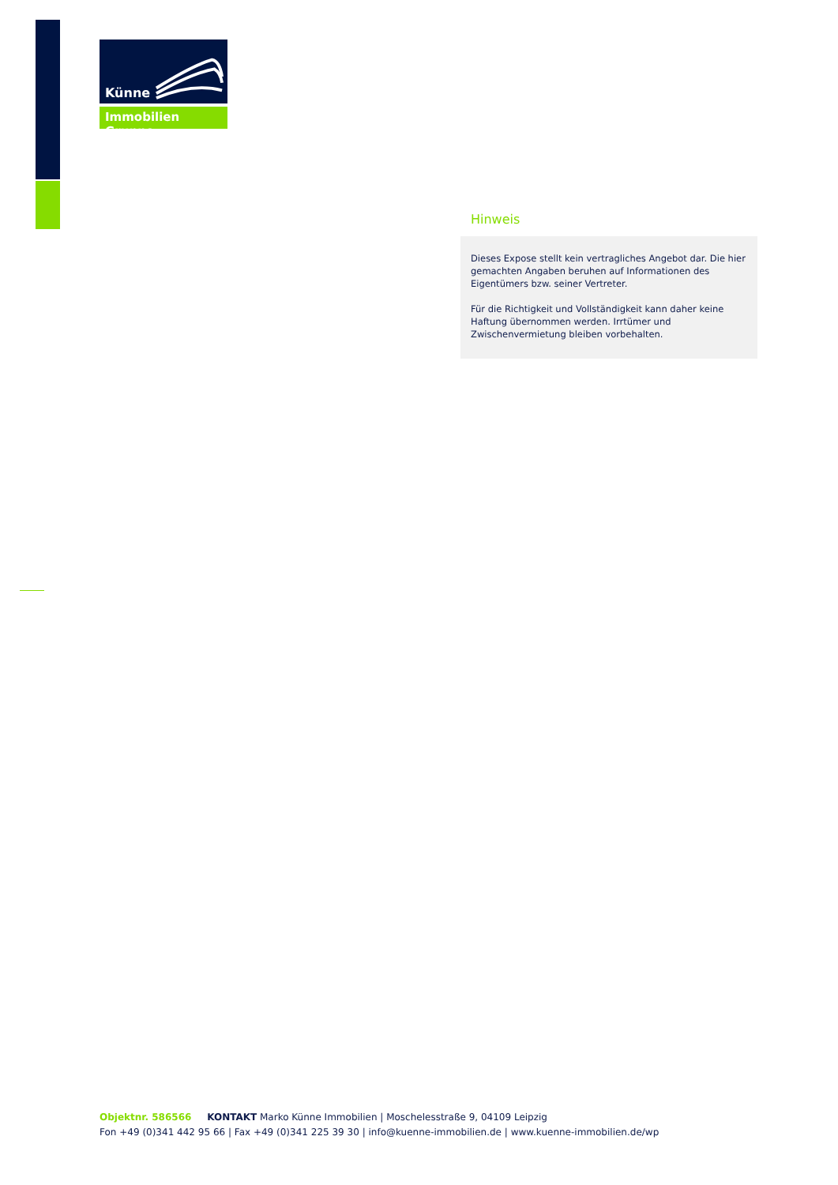Künne
Immobilien Gruppe
Hinweis
Dieses Expose stellt kein vertragliches Angebot dar. Die hier gemachten Angaben beruhen auf Informationen des Eigentümers bzw. seiner Vertreter.
Für die Richtigkeit und Vollständigkeit kann daher keine Haftung übernommen werden. Irrtümer und Zwischenvermietung bleiben vorbehalten.
Objektnr. 586566 KONTAKT Marko Künne Immobilien | Moschelesstraße 9, 04109 Leipzig
Fon +49 (0)341 442 95 66 | Fax +49 (0)341 225 39 30 | info@kuenne-immobilien.de | www.kuenne-immobilien.de/wp